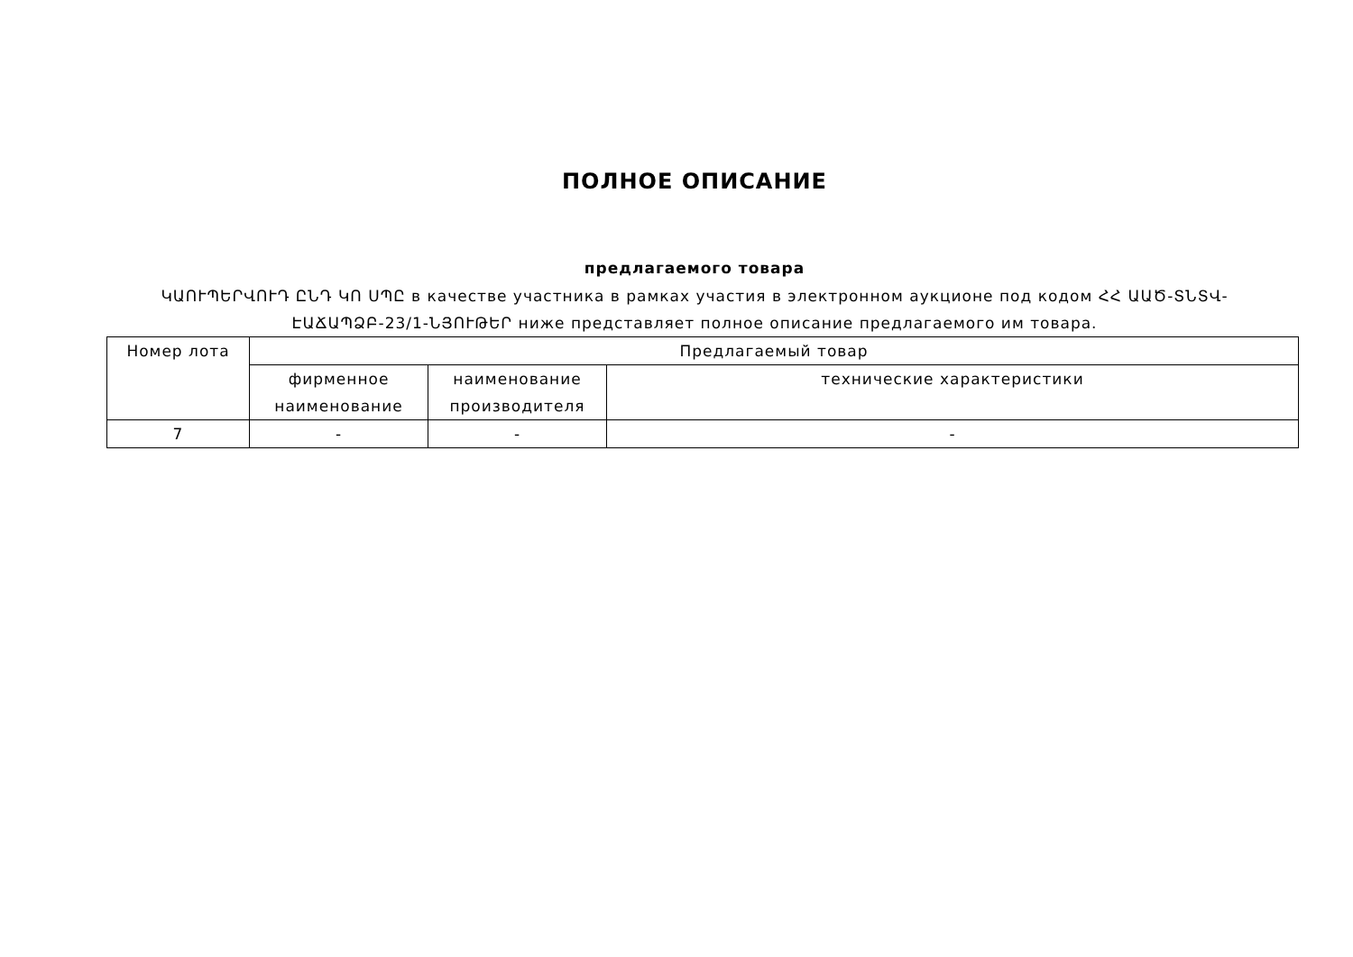ПОЛНОЕ ОПИСАНИЕ
предлагаемого товара
ԿԱՈՒՊԵՐՎՈՒԴ ԸՆԴ ԿՈ ՍՊԸ в качестве участника в рамках участия в электронном аукционе под кодом ՀՀ ԱԱԾ-ՏՆՏՎ-ԷԱՃԱՊՁԲ-23/1-ՆՅՈՒԹԵՐ ниже представляет полное описание предлагаемого им товара.
| Номер лота | Предлагаемый товар | | |
| --- | --- | --- | --- |
| | фирменное наименование | наименование производителя | технические характеристики |
| 7 | - | - | - |